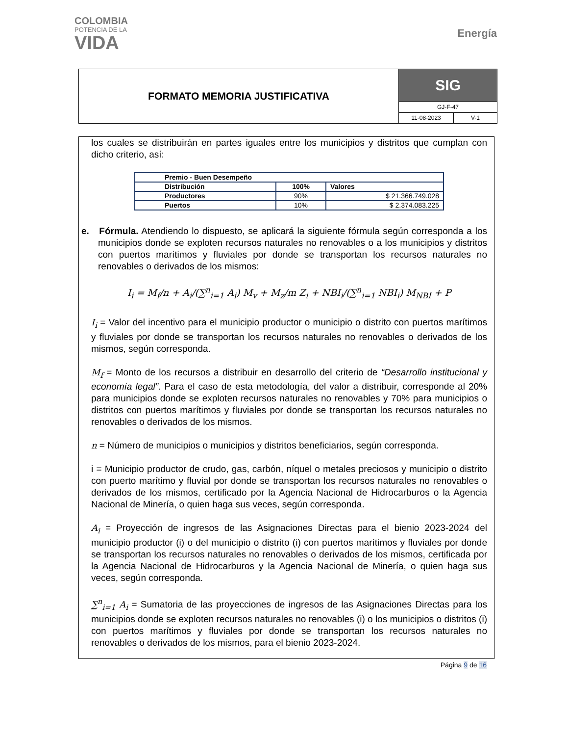COLOMBIA
POTENCIA DE LA
VIDA
Energía
FORMATO MEMORIA JUSTIFICATIVA
SIG
GJ-F-47
11-08-2023 V-1
los cuales se distribuirán en partes iguales entre los municipios y distritos que cumplan con dicho criterio, así:
| Premio - Buen Desempeño | | |
| Distribución | 100% | Valores |
| Productores | 90% | $ 21.366.749.028 |
| Puertos | 10% | $ 2.374.083.225 |
e. Fórmula. Atendiendo lo dispuesto, se aplicará la siguiente fórmula según corresponda a los municipios donde se exploten recursos naturales no renovables o a los municipios y distritos con puertos marítimos y fluviales por donde se transportan los recursos naturales no renovables o derivados de los mismos:
I<sub>i</sub> = M<sub>f</sub>/n + A<sub>i</sub>/(∑<sup>n</sup><sub>i=1</sub> A<sub>i</sub>) M<sub>v</sub> + M<sub>z</sub>/m Z<sub>i</sub> + NBI<sub>i</sub>/(∑<sup>n</sup><sub>i=1</sub> NBI<sub>i</sub>) M<sub>NBI</sub> + P
I<sub>i</sub> = Valor del incentivo para el municipio productor o municipio o distrito con puertos marítimos y fluviales por donde se transportan los recursos naturales no renovables o derivados de los mismos, según corresponda.
M<sub>f</sub> = Monto de los recursos a distribuir en desarrollo del criterio de “Desarrollo institucional y economía legal”. Para el caso de esta metodología, del valor a distribuir, corresponde al 20% para municipios donde se exploten recursos naturales no renovables y 70% para municipios o distritos con puertos marítimos y fluviales por donde se transportan los recursos naturales no renovables o derivados de los mismos.
n = Número de municipios o municipios y distritos beneficiarios, según corresponda.
i = Municipio productor de crudo, gas, carbón, níquel o metales preciosos y municipio o distrito con puerto marítimo y fluvial por donde se transportan los recursos naturales no renovables o derivados de los mismos, certificado por la Agencia Nacional de Hidrocarburos o la Agencia Nacional de Minería, o quien haga sus veces, según corresponda.
A<sub>i</sub> = Proyección de ingresos de las Asignaciones Directas para el bienio 2023-2024 del municipio productor (i) o del municipio o distrito (i) con puertos marítimos y fluviales por donde se transportan los recursos naturales no renovables o derivados de los mismos, certificada por la Agencia Nacional de Hidrocarburos y la Agencia Nacional de Minería, o quien haga sus veces, según corresponda.
∑<sup>n</sup><sub>i=1</sub> A<sub>i</sub> = Sumatoria de las proyecciones de ingresos de las Asignaciones Directas para los municipios donde se exploten recursos naturales no renovables (i) o los municipios o distritos (i) con puertos marítimos y fluviales por donde se transportan los recursos naturales no renovables o derivados de los mismos, para el bienio 2023-2024.
Página 9 de 16